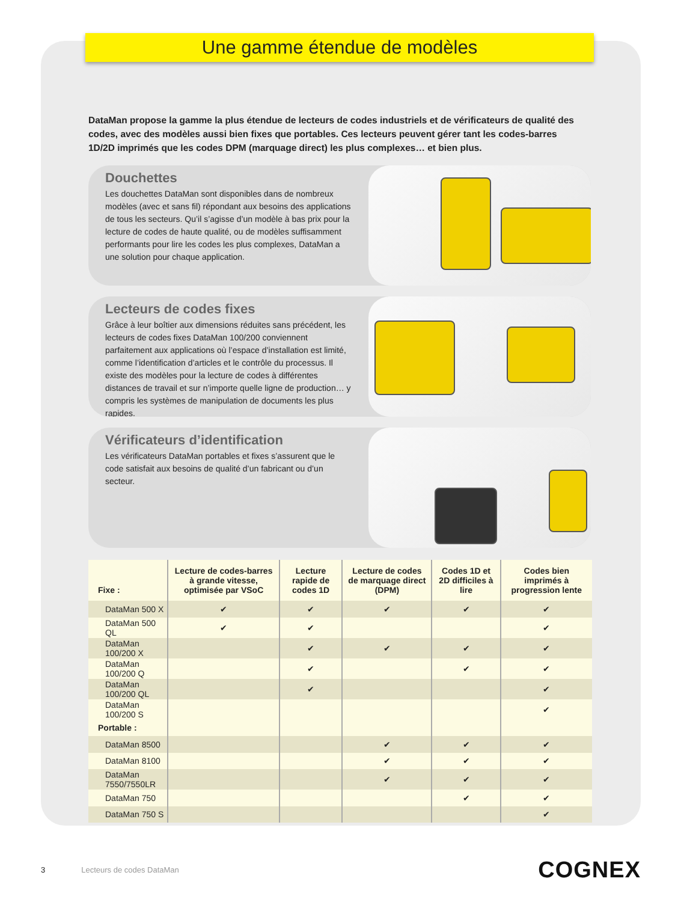Une gamme étendue de modèles
DataMan propose la gamme la plus étendue de lecteurs de codes industriels et de vérificateurs de qualité des codes, avec des modèles aussi bien fixes que portables. Ces lecteurs peuvent gérer tant les codes-barres 1D/2D imprimés que les codes DPM (marquage direct) les plus complexes… et bien plus.
Douchettes
Les douchettes DataMan sont disponibles dans de nombreux modèles (avec et sans fil) répondant aux besoins des applications de tous les secteurs. Qu’il s’agisse d’un modèle à bas prix pour la lecture de codes de haute qualité, ou de modèles suffisamment performants pour lire les codes les plus complexes, DataMan a une solution pour chaque application.
Lecteurs de codes fixes
Grâce à leur boîtier aux dimensions réduites sans précédent, les lecteurs de codes fixes DataMan 100/200 conviennent parfaitement aux applications où l’espace d’installation est limité, comme l’identification d’articles et le contrôle du processus. Il existe des modèles pour la lecture de codes à différentes distances de travail et sur n’importe quelle ligne de production… y compris les systèmes de manipulation de documents les plus rapides.
Vérificateurs d’identification
Les vérificateurs DataMan portables et fixes s’assurent que le code satisfait aux besoins de qualité d’un fabricant ou d’un secteur.
| Fixe : | Lecture de codes-barres à grande vitesse, optimisée par VSoC | Lecture rapide de codes 1D | Lecture de codes de marquage direct (DPM) | Codes 1D et 2D difficiles à lire | Codes bien imprimés à progression lente |
| --- | --- | --- | --- | --- | --- |
| DataMan 500 X | ✔ | ✔ | ✔ | ✔ | ✔ |
| DataMan 500 QL | ✔ | ✔ | | | ✔ |
| DataMan 100/200 X | | ✔ | ✔ | ✔ | ✔ |
| DataMan 100/200 Q | | ✔ | | ✔ | ✔ |
| DataMan 100/200 QL | | ✔ | | | ✔ |
| DataMan 100/200 S | | | | | ✔ |
| Portable : | | | | | |
| DataMan 8500 | | | ✔ | ✔ | ✔ |
| DataMan 8100 | | | ✔ | ✔ | ✔ |
| DataMan 7550/7550LR | | | ✔ | ✔ | ✔ |
| DataMan 750 | | | | ✔ | ✔ |
| DataMan 750 S | | | | | ✔ |
3 Lecteurs de codes DataMan COGNEX